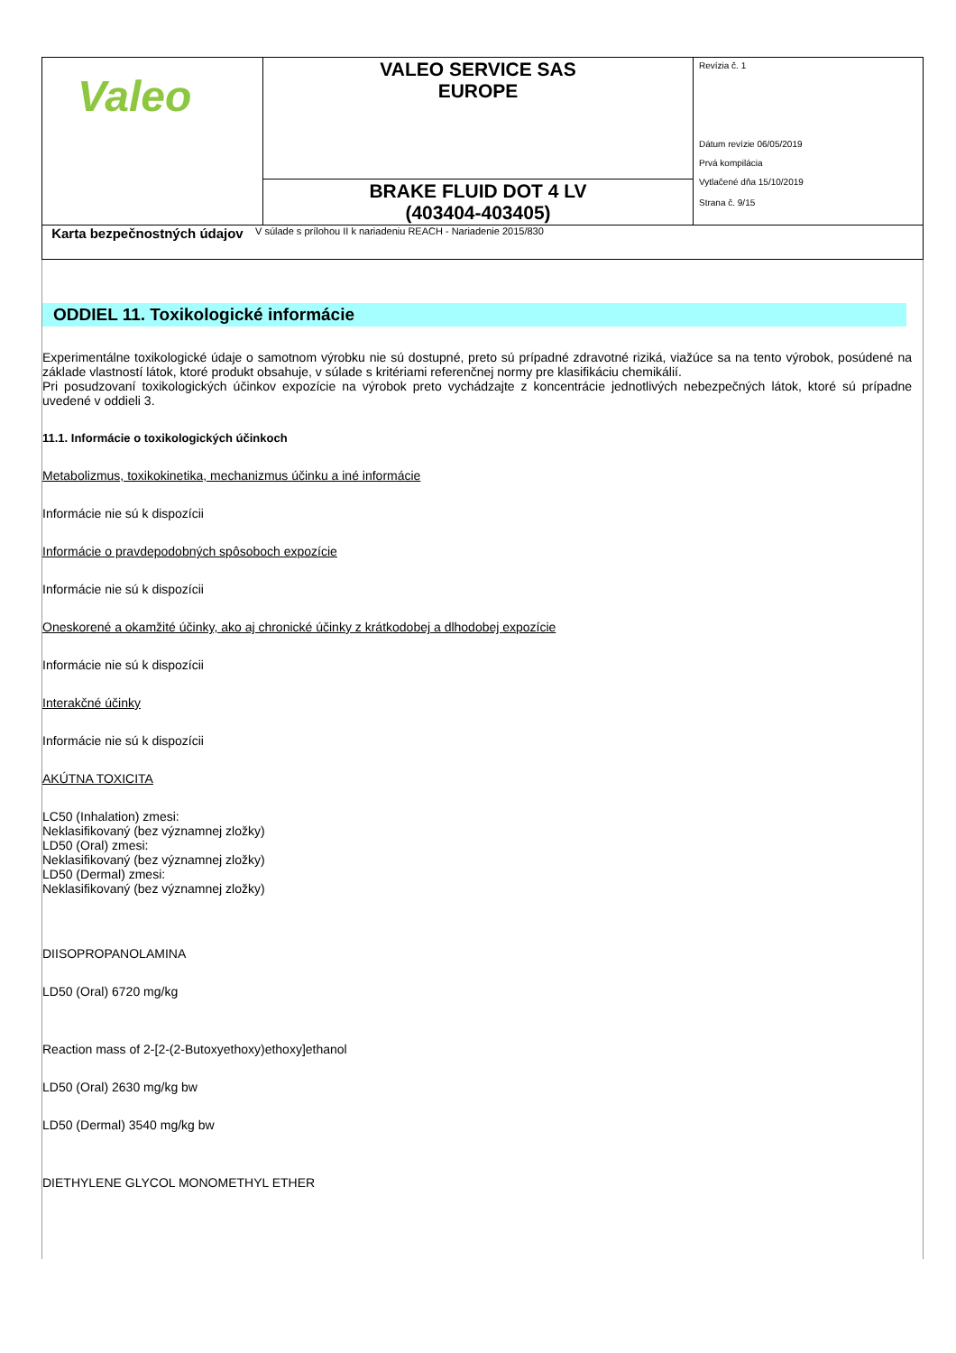| Valeo | VALEO SERVICE SAS EUROPE | Revízia č. 1 Dátum revízie 06/05/2019 Prvá kompilácia Vytlačené dňa 15/10/2019 Strana č. 9/15 |
| | BRAKE FLUID DOT 4 LV (403404-403405) | |
Karta bezpečnostných údajov
V súlade s prílohou II k nariadeniu REACH - Nariadenie 2015/830
ODDIEL 11. Toxikologické informácie
Experimentálne toxikologické údaje o samotnom výrobku nie sú dostupné, preto sú prípadné zdravotné riziká, viažúce sa na tento výrobok, posúdené na základe vlastností látok, ktoré produkt obsahuje, v súlade s kritériami referenčnej normy pre klasifikáciu chemikálií.
Pri posudzovaní toxikologických účinkov expozície na výrobok preto vychádzajte z koncentrácie jednotlivých nebezpečných látok, ktoré sú prípadne uvedené v oddieli 3.
11.1. Informácie o toxikologických účinkoch
Metabolizmus, toxikokinetika, mechanizmus účinku a iné informácie
Informácie nie sú k dispozícii
Informácie o pravdepodobných spôsoboch expozície
Informácie nie sú k dispozícii
Oneskorené a okamžité účinky, ako aj chronické účinky z krátkodobej a dlhodobej expozície
Informácie nie sú k dispozícii
Interakčné účinky
Informácie nie sú k dispozícii
AKÚTNA TOXICITA
LC50 (Inhalation) zmesi:
Neklasifikovaný (bez významnej zložky)
LD50 (Oral) zmesi:
Neklasifikovaný (bez významnej zložky)
LD50 (Dermal) zmesi:
Neklasifikovaný (bez významnej zložky)
DIISOPROPANOLAMINA
LD50 (Oral) 6720 mg/kg
Reaction mass of 2-[2-(2-Butoxyethoxy)ethoxy]ethanol
LD50 (Oral) 2630 mg/kg bw
LD50 (Dermal) 3540 mg/kg bw
DIETHYLENE GLYCOL MONOMETHYL ETHER